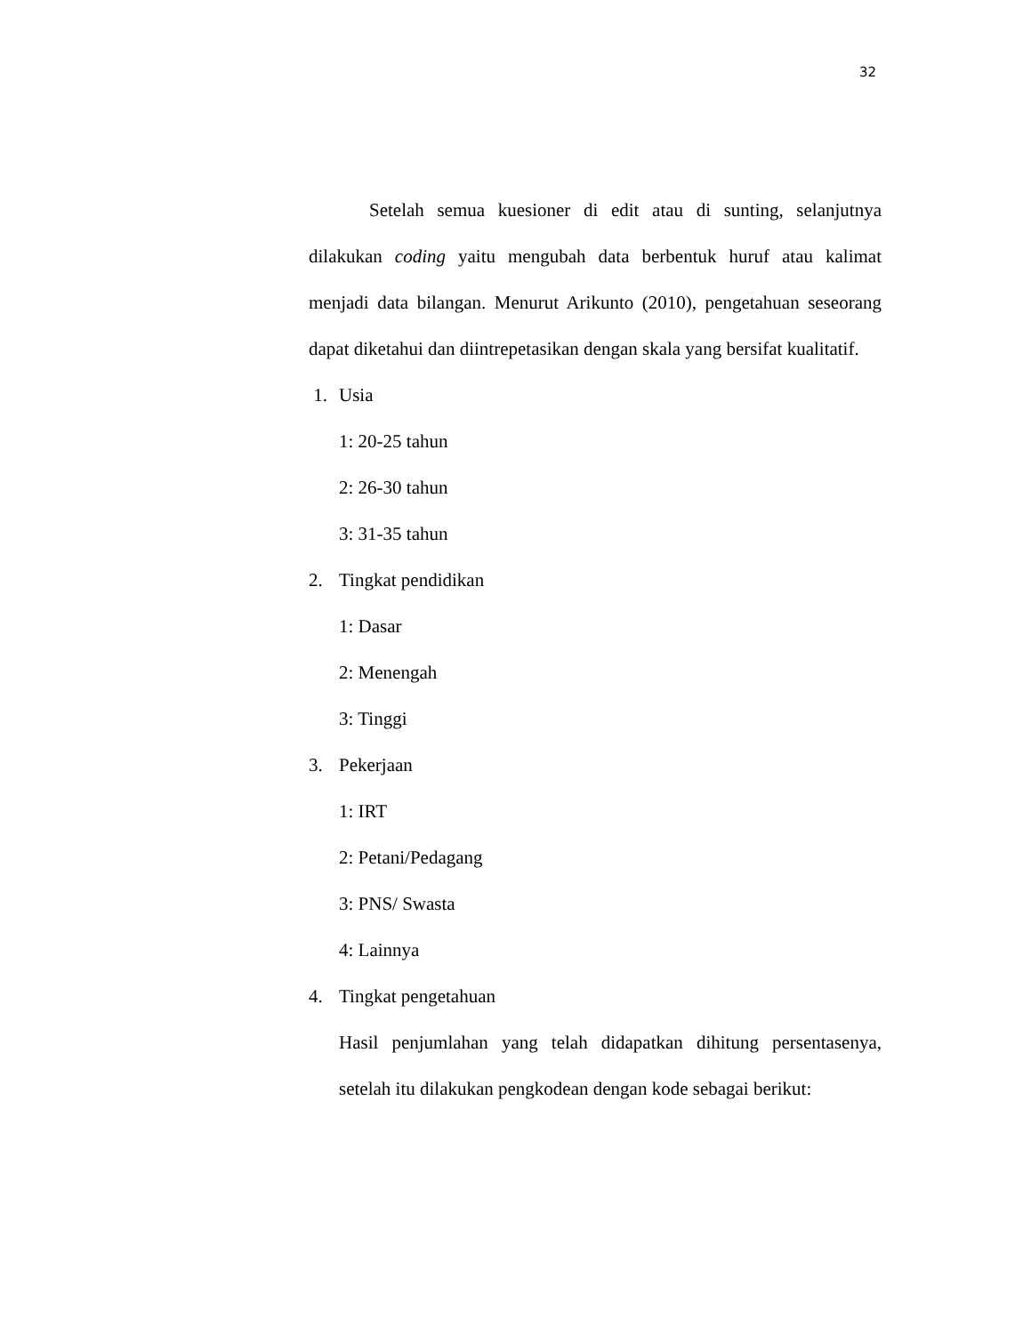32
Setelah semua kuesioner di edit atau di sunting, selanjutnya dilakukan coding yaitu mengubah data berbentuk huruf atau kalimat menjadi data bilangan. Menurut Arikunto (2010), pengetahuan seseorang dapat diketahui dan diintrepetasikan dengan skala yang bersifat kualitatif.
1. Usia
1: 20-25 tahun
2: 26-30 tahun
3: 31-35 tahun
2. Tingkat pendidikan
1: Dasar
2: Menengah
3: Tinggi
3. Pekerjaan
1: IRT
2: Petani/Pedagang
3: PNS/ Swasta
4: Lainnya
4. Tingkat pengetahuan
Hasil penjumlahan yang telah didapatkan dihitung persentasenya, setelah itu dilakukan pengkodean dengan kode sebagai berikut: